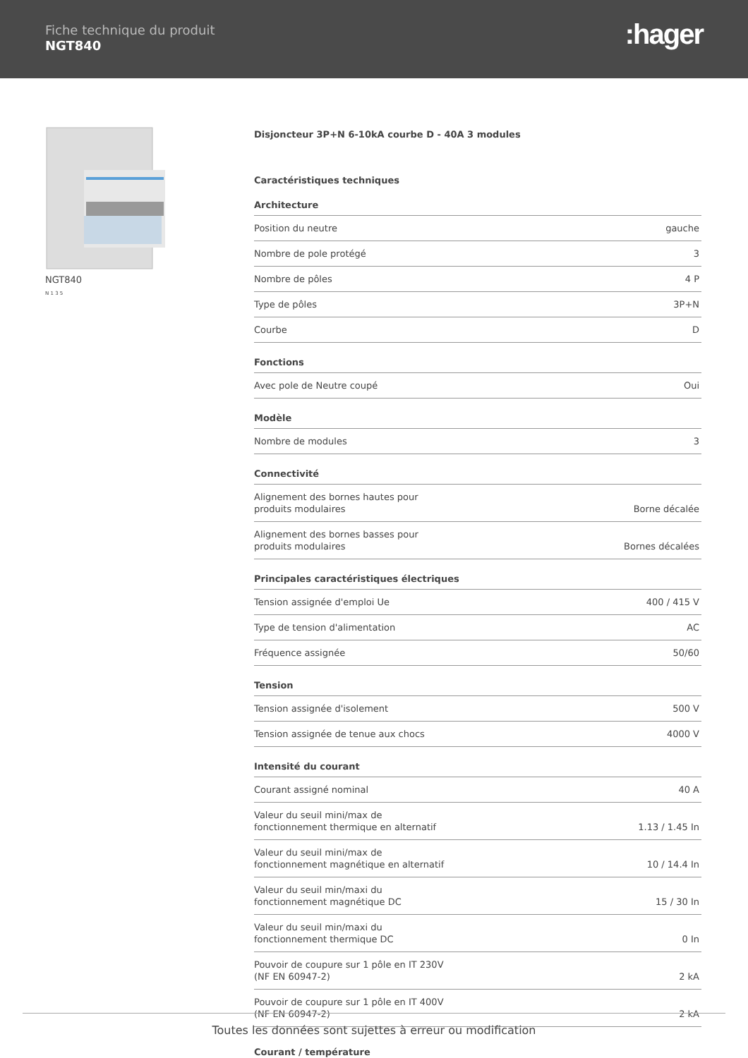Fiche technique du produit
NGT840
:hager
NGT840
N 1 3 5
Disjoncteur 3P+N 6-10kA courbe D - 40A 3 modules
Caractéristiques techniques
Architecture
| Position du neutre | gauche |
| Nombre de pole protégé | 3 |
| Nombre de pôles | 4 P |
| Type de pôles | 3P+N |
| Courbe | D |
Fonctions
| Avec pole de Neutre coupé | Oui |
Modèle
| Nombre de modules | 3 |
Connectivité
| Alignement des bornes hautes pour produits modulaires | Borne décalée |
| Alignement des bornes basses pour produits modulaires | Bornes décalées |
Principales caractéristiques électriques
| Tension assignée d'emploi Ue | 400 / 415 V |
| Type de tension d'alimentation | AC |
| Fréquence assignée | 50/60 |
Tension
| Tension assignée d'isolement | 500 V |
| Tension assignée de tenue aux chocs | 4000 V |
Intensité du courant
| Courant assigné nominal | 40 A |
| Valeur du seuil mini/max de fonctionnement thermique en alternatif | 1.13 / 1.45 In |
| Valeur du seuil mini/max de fonctionnement magnétique en alternatif | 10 / 14.4 In |
| Valeur du seuil min/maxi du fonctionnement magnétique DC | 15 / 30 In |
| Valeur du seuil min/maxi du fonctionnement thermique DC | 0 In |
| Pouvoir de coupure sur 1 pôle en IT 230V (NF EN 60947-2) | 2 kA |
| Pouvoir de coupure sur 1 pôle en IT 400V (NF EN 60947-2) | 2 kA |
Courant / température
Toutes les données sont sujettes à erreur ou modification